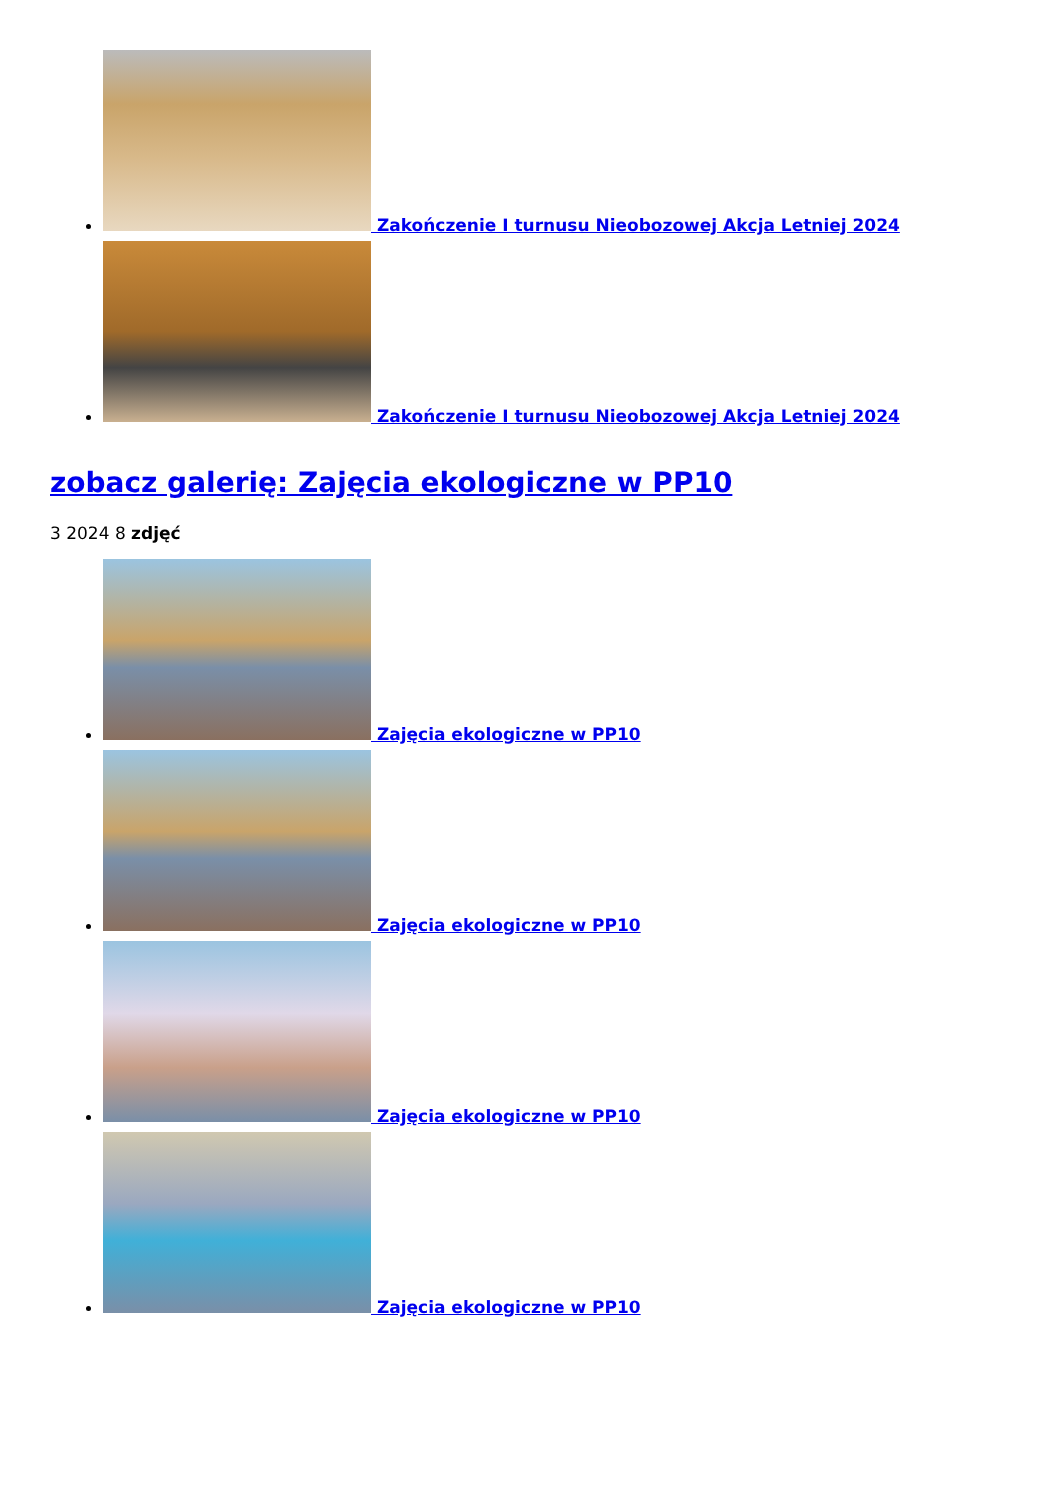Zakończenie I turnusu Nieobozowej Akcja Letniej 2024
Zakończenie I turnusu Nieobozowej Akcja Letniej 2024
zobacz galerię: Zajęcia ekologiczne w PP10
3 2024 8 zdjęć
Zajęcia ekologiczne w PP10
Zajęcia ekologiczne w PP10
Zajęcia ekologiczne w PP10
Zajęcia ekologiczne w PP10